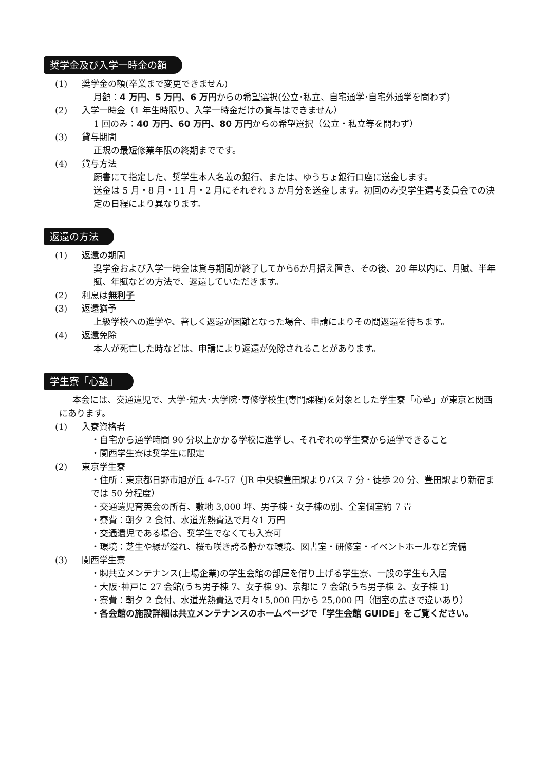奨学金及び入学一時金の額
(1) 奨学金の額(卒業まで変更できません)
月額：4 万円、5 万円、6 万円からの希望選択(公立･私立、自宅通学･自宅外通学を問わず)
(2) 入学一時金（1 年生時限り、入学一時金だけの貸与はできません）
1 回のみ：40 万円、60 万円、80 万円からの希望選択（公立・私立等を問わず）
(3) 貸与期間
正規の最短修業年限の終期までです。
(4) 貸与方法
願書にて指定した、奨学生本人名義の銀行、または、ゆうちょ銀行口座に送金します。
送金は 5 月・8 月・11 月・2 月にそれぞれ 3 か月分を送金します。初回のみ奨学生選考委員会での決定の日程により異なります。
返還の方法
(1) 返還の期間
奨学金および入学一時金は貸与期間が終了してから6か月据え置き、その後、20 年以内に、月賦、半年賦、年賦などの方法で、返還していただきます。
(2) 利息は無利子
(3) 返還猶予
上級学校への進学や、著しく返還が困難となった場合、申請によりその間返還を待ちます。
(4) 返還免除
本人が死亡した時などは、申請により返還が免除されることがあります。
学生寮「心塾」
本会には、交通遺児で、大学･短大･大学院･専修学校生(専門課程)を対象とした学生寮「心塾」が東京と関西にあります。
(1) 入寮資格者
・自宅から通学時間 90 分以上かかる学校に進学し、それぞれの学生寮から通学できること
・関西学生寮は奨学生に限定
(2) 東京学生寮
・住所：東京都日野市旭が丘 4-7-57（JR 中央線豊田駅よりバス 7 分・徒歩 20 分、豊田駅より新宿までは 50 分程度）
・交通遺児育英会の所有、敷地 3,000 坪、男子棟・女子棟の別、全室個室約 7 畳
・寮費：朝夕 2 食付、水道光熱費込で月々1 万円
・交通遺児である場合、奨学生でなくても入寮可
・環境：芝生や緑が溢れ、桜も咲き誇る静かな環境、図書室・研修室・イベントホールなど完備
(3) 関西学生寮
・㈱共立メンテナンス(上場企業)の学生会館の部屋を借り上げる学生寮、一般の学生も入居
・大阪･神戸に 27 会館(うち男子棟 7、女子棟 9)、京都に 7 会館(うち男子棟 2、女子棟 1)
・寮費：朝夕 2 食付、水道光熱費込で月々15,000 円から 25,000 円（個室の広さで違いあり）
・各会館の施設詳細は共立メンテナンスのホームページで「学生会館 GUIDE」をご覧ください。